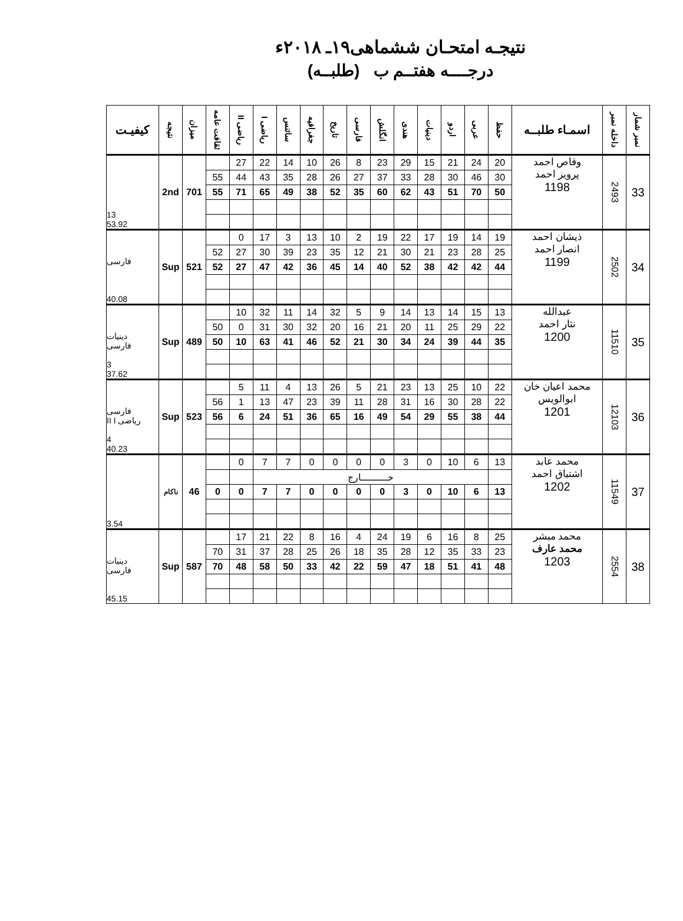نتیجـه امتحـان ششماهی۱۹ـ ۲۰۱۸ء
درجــــه هفتــم ب (طلبــه)
| نمبر شمار | داخله نمبر | اسمـاء طلبــه | حفظ | عربی | اردو | دینیات | هندی | انگلش | فارسی | تاریخ | جغرافیه | سائنس | ریاضی I | ریاضی II | ثقافت عامه | میزان | نتیجه | کیفیـت |
| --- | --- | --- | --- | --- | --- | --- | --- | --- | --- | --- | --- | --- | --- | --- | --- | --- | --- | --- |
| 33 | 2493 | وقاص احمد پرویز احمد 1198 | 20 | 24 | 21 | 15 | 29 | 23 | 8 | 26 | 10 | 14 | 22 | 27 | | 701 | 2nd | 13 53.92 |
| | | | 30 | 46 | 30 | 28 | 33 | 37 | 27 | 26 | 28 | 35 | 43 | 44 | 55 | | | |
| | | | 50 | 70 | 51 | 43 | 62 | 60 | 35 | 52 | 38 | 49 | 65 | 71 | 55 | | | |
| 34 | 2502 | ذیشان احمد انصار احمد 1199 | 19 | 14 | 19 | 17 | 22 | 19 | 2 | 10 | 13 | 3 | 17 | 0 | | 521 | Sup | فارسی 40.08 |
| | | | 25 | 28 | 23 | 21 | 30 | 21 | 12 | 35 | 23 | 39 | 30 | 27 | 52 | | | |
| | | | 44 | 42 | 42 | 38 | 52 | 40 | 14 | 45 | 36 | 42 | 47 | 27 | 52 | | | |
| 35 | 11510 | عبدالله نثار احمد 1200 | 13 | 15 | 14 | 13 | 14 | 9 | 5 | 32 | 14 | 11 | 32 | 10 | | 489 | Sup | دینیات فارسی 3 37.62 |
| | | | 22 | 29 | 25 | 11 | 20 | 21 | 16 | 20 | 32 | 30 | 31 | 0 | 50 | | | |
| | | | 35 | 44 | 39 | 24 | 34 | 30 | 21 | 52 | 46 | 41 | 63 | 10 | 50 | | | |
| 36 | 12103 | محمد اعیان خان ابوالویس 1201 | 22 | 10 | 25 | 13 | 23 | 21 | 5 | 26 | 13 | 4 | 11 | 5 | | 523 | Sup | فارسی ریاضی II I 4 40.23 |
| | | | 22 | 28 | 30 | 16 | 31 | 28 | 11 | 39 | 23 | 47 | 13 | 1 | 56 | | | |
| | | | 44 | 38 | 55 | 29 | 54 | 49 | 16 | 65 | 36 | 51 | 24 | 6 | 56 | | | |
| 37 | 11549 | محمد عابد اشتیاق احمد 1202 | 13 | 6 | 10 | 0 | 3 | 0 | 0 | 0 | 0 | 7 | 7 | 0 | | 46 | ناکام | 3.54 |
| | | | | خـــــــــارج | | | | | | | | | | | | | | |
| | | | 13 | 6 | 10 | 0 | 3 | 0 | 0 | 0 | 0 | 7 | 7 | 0 | 0 | | | |
| 38 | 2554 | محمد مبشر محمد عارف 1203 | 25 | 8 | 16 | 6 | 19 | 24 | 4 | 16 | 8 | 22 | 21 | 17 | | 587 | Sup | دینیات فارسی 45.15 |
| | | | 23 | 33 | 35 | 12 | 28 | 35 | 18 | 26 | 25 | 28 | 37 | 31 | 70 | | | |
| | | | 48 | 41 | 51 | 18 | 47 | 59 | 22 | 42 | 33 | 50 | 58 | 48 | 70 | | | |